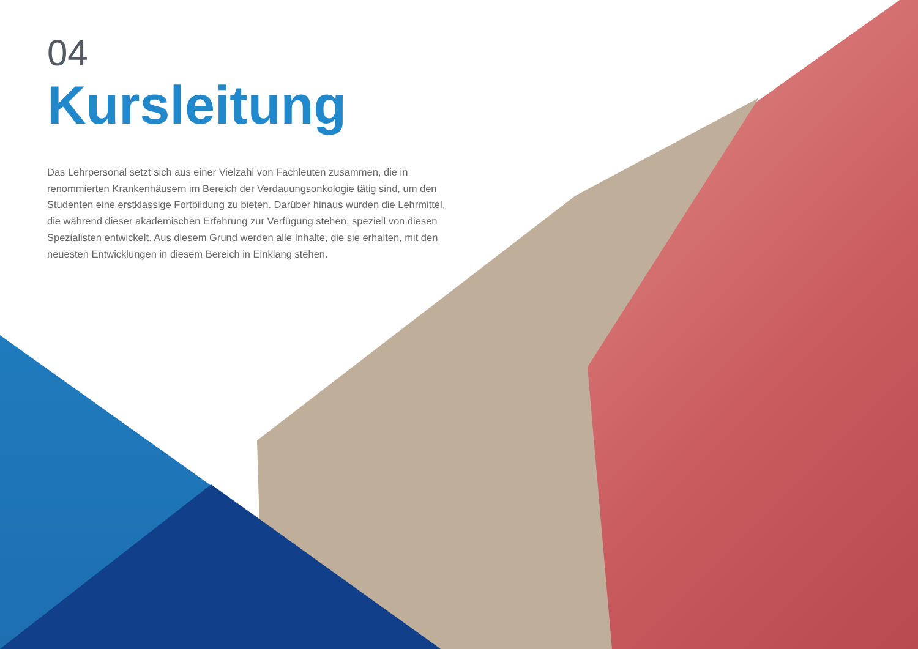04
Kursleitung
Das Lehrpersonal setzt sich aus einer Vielzahl von Fachleuten zusammen, die in renommierten Krankenhäusern im Bereich der Verdauungsonkologie tätig sind, um den Studenten eine erstklassige Fortbildung zu bieten. Darüber hinaus wurden die Lehrmittel, die während dieser akademischen Erfahrung zur Verfügung stehen, speziell von diesen Spezialisten entwickelt. Aus diesem Grund werden alle Inhalte, die sie erhalten, mit den neuesten Entwicklungen in diesem Bereich in Einklang stehen.